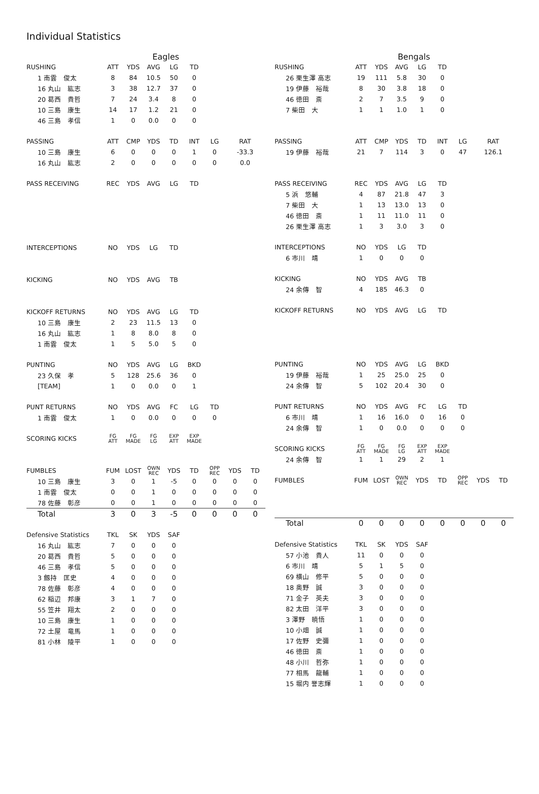Individual Statistics
Eagles
| RUSHING | ATT | YDS | AVG | LG | TD |
| --- | --- | --- | --- | --- | --- |
| 1 南雲 俊太 | 8 | 84 | 10.5 | 50 | 0 |
| 16 丸山 紘志 | 3 | 38 | 12.7 | 37 | 0 |
| 20 葛西 貴哲 | 7 | 24 | 3.4 | 8 | 0 |
| 10 三島 康生 | 14 | 17 | 1.2 | 21 | 0 |
| 46 三島 孝信 | 1 | 0 | 0.0 | 0 | 0 |
| PASSING | ATT | CMP | YDS | TD | INT | LG | RAT |
| --- | --- | --- | --- | --- | --- | --- | --- |
| 10 三島 康生 | 6 | 0 | 0 | 0 | 1 | 0 | -33.3 |
| 16 丸山 紘志 | 2 | 0 | 0 | 0 | 0 | 0 | 0.0 |
| PASS RECEIVING | REC | YDS | AVG | LG | TD |
| --- | --- | --- | --- | --- | --- |
| INTERCEPTIONS | NO | YDS | LG | TD |
| --- | --- | --- | --- | --- |
| KICKING | NO | YDS | AVG | TB |
| --- | --- | --- | --- | --- |
| KICKOFF RETURNS | NO | YDS | AVG | LG | TD |
| --- | --- | --- | --- | --- | --- |
| 10 三島 康生 | 2 | 23 | 11.5 | 13 | 0 |
| 16 丸山 紘志 | 1 | 8 | 8.0 | 8 | 0 |
| 1 南雲 俊太 | 1 | 5 | 5.0 | 5 | 0 |
| PUNTING | NO | YDS | AVG | LG | BKD |
| --- | --- | --- | --- | --- | --- |
| 23 久保 孝 | 5 | 128 | 25.6 | 36 | 0 |
| [TEAM] | 1 | 0 | 0.0 | 0 | 1 |
| PUNT RETURNS | NO | YDS | AVG | FC | LG | TD |
| --- | --- | --- | --- | --- | --- | --- |
| 1 南雲 俊太 | 1 | 0 | 0.0 | 0 | 0 | 0 |
| SCORING KICKS | FG ATT | FG MADE | FG LG | EXP ATT | EXP MADE |
| --- | --- | --- | --- | --- | --- |
| FUMBLES | FUM | LOST | OWN REC | YDS | TD | OPP REC | YDS | TD |
| --- | --- | --- | --- | --- | --- | --- | --- | --- |
| 10 三島 康生 | 3 | 0 | 1 | -5 | 0 | 0 | 0 | 0 |
| 1 南雲 俊太 | 0 | 0 | 1 | 0 | 0 | 0 | 0 | 0 |
| 78 佐藤 彰彦 | 0 | 0 | 1 | 0 | 0 | 0 | 0 | 0 |
| Total | 3 | 0 | 3 | -5 | 0 | 0 | 0 | 0 |
| Defensive Statistics | TKL | SK | YDS | SAF |
| --- | --- | --- | --- | --- |
| 16 丸山 紘志 | 7 | 0 | 0 | 0 |
| 20 葛西 貴哲 | 5 | 0 | 0 | 0 |
| 46 三島 孝信 | 5 | 0 | 0 | 0 |
| 3 劔持 匡史 | 4 | 0 | 0 | 0 |
| 78 佐藤 彰彦 | 4 | 0 | 0 | 0 |
| 62 稲辺 邦康 | 3 | 1 | 7 | 0 |
| 55 笠井 翔太 | 2 | 0 | 0 | 0 |
| 10 三島 康生 | 1 | 0 | 0 | 0 |
| 72 土屋 竜馬 | 1 | 0 | 0 | 0 |
| 81 小林 陵平 | 1 | 0 | 0 | 0 |
Bengals
| RUSHING | ATT | YDS | AVG | LG | TD |
| --- | --- | --- | --- | --- | --- |
| 26 栗生澤 高志 | 19 | 111 | 5.8 | 30 | 0 |
| 19 伊藤 裕哉 | 8 | 30 | 3.8 | 18 | 0 |
| 46 徳田 斎 | 2 | 7 | 3.5 | 9 | 0 |
| 7 柴田 大 | 1 | 1 | 1.0 | 1 | 0 |
| PASSING | ATT | CMP | YDS | TD | INT | LG | RAT |
| --- | --- | --- | --- | --- | --- | --- | --- |
| 19 伊藤 裕哉 | 21 | 7 | 114 | 3 | 0 | 47 | 126.1 |
| PASS RECEIVING | REC | YDS | AVG | LG | TD |
| --- | --- | --- | --- | --- | --- |
| 5 浜 悠輔 | 4 | 87 | 21.8 | 47 | 3 |
| 7 柴田 大 | 1 | 13 | 13.0 | 13 | 0 |
| 46 徳田 斎 | 1 | 11 | 11.0 | 11 | 0 |
| 26 栗生澤 高志 | 1 | 3 | 3.0 | 3 | 0 |
| INTERCEPTIONS | NO | YDS | LG | TD |
| --- | --- | --- | --- | --- |
| 6 市川 靖 | 1 | 0 | 0 | 0 |
| KICKING | NO | YDS | AVG | TB |
| --- | --- | --- | --- | --- |
| 24 余傳 智 | 4 | 185 | 46.3 | 0 |
| KICKOFF RETURNS | NO | YDS | AVG | LG | TD |
| --- | --- | --- | --- | --- | --- |
| PUNTING | NO | YDS | AVG | LG | BKD |
| --- | --- | --- | --- | --- | --- |
| 19 伊藤 裕哉 | 1 | 25 | 25.0 | 25 | 0 |
| 24 余傳 智 | 5 | 102 | 20.4 | 30 | 0 |
| PUNT RETURNS | NO | YDS | AVG | FC | LG | TD |
| --- | --- | --- | --- | --- | --- | --- |
| 6 市川 靖 | 1 | 16 | 16.0 | 0 | 16 | 0 |
| 24 余傳 智 | 1 | 0 | 0.0 | 0 | 0 | 0 |
| SCORING KICKS | FG ATT | FG MADE | FG LG | EXP ATT | EXP MADE |
| --- | --- | --- | --- | --- | --- |
| 24 余傳 智 | 1 | 1 | 29 | 2 | 1 |
| FUMBLES | FUM | LOST | OWN REC | YDS | TD | OPP REC | YDS | TD |
| --- | --- | --- | --- | --- | --- | --- | --- | --- |
| Total | 0 | 0 | 0 | 0 | 0 | 0 | 0 | 0 |
| Defensive Statistics | TKL | SK | YDS | SAF |
| --- | --- | --- | --- | --- |
| 57 小池 貴人 | 11 | 0 | 0 | 0 |
| 6 市川 靖 | 5 | 1 | 5 | 0 |
| 69 横山 修平 | 5 | 0 | 0 | 0 |
| 18 奥野 誠 | 3 | 0 | 0 | 0 |
| 71 金子 英夫 | 3 | 0 | 0 | 0 |
| 82 太田 洋平 | 3 | 0 | 0 | 0 |
| 3 澤野 暁悟 | 1 | 0 | 0 | 0 |
| 10 小畑 誠 | 1 | 0 | 0 | 0 |
| 17 佐野 史彌 | 1 | 0 | 0 | 0 |
| 46 徳田 斎 | 1 | 0 | 0 | 0 |
| 48 小川 哲弥 | 1 | 0 | 0 | 0 |
| 77 相馬 龍輔 | 1 | 0 | 0 | 0 |
| 15 堀内 誉志輝 | 1 | 0 | 0 | 0 |